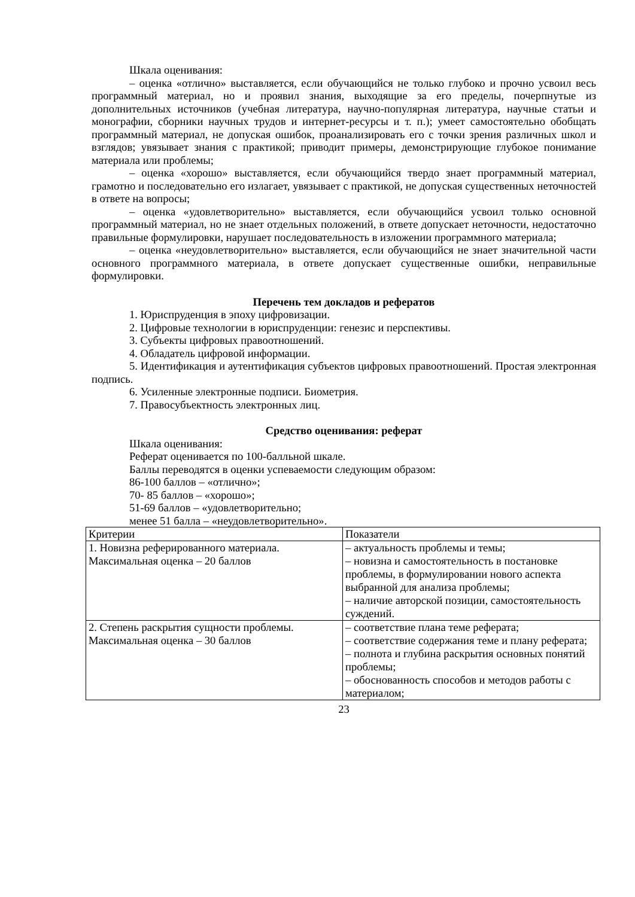Шкала оценивания:
– оценка «отлично» выставляется, если обучающийся не только глубоко и прочно усвоил весь программный материал, но и проявил знания, выходящие за его пределы, почерпнутые из дополнительных источников (учебная литература, научно-популярная литература, научные статьи и монографии, сборники научных трудов и интернет-ресурсы и т. п.); умеет самостоятельно обобщать программный материал, не допуская ошибок, проанализировать его с точки зрения различных школ и взглядов; увязывает знания с практикой; приводит примеры, демонстрирующие глубокое понимание материала или проблемы;
– оценка «хорошо» выставляется, если обучающийся твердо знает программный материал, грамотно и последовательно его излагает, увязывает с практикой, не допуская существенных неточностей в ответе на вопросы;
– оценка «удовлетворительно» выставляется, если обучающийся усвоил только основной программный материал, но не знает отдельных положений, в ответе допускает неточности, недостаточно правильные формулировки, нарушает последовательность в изложении программного материала;
– оценка «неудовлетворительно» выставляется, если обучающийся не знает значительной части основного программного материала, в ответе допускает существенные ошибки, неправильные формулировки.
Перечень тем докладов и рефератов
1. Юриспруденция в эпоху цифровизации.
2. Цифровые технологии в юриспруденции: генезис и перспективы.
3. Субъекты цифровых правоотношений.
4. Обладатель цифровой информации.
5. Идентификация и аутентификация субъектов цифровых правоотношений. Простая электронная подпись.
6. Усиленные электронные подписи. Биометрия.
7. Правосубъектность электронных лиц.
Средство оценивания: реферат
Шкала оценивания:
Реферат оценивается по 100-балльной шкале.
Баллы переводятся в оценки успеваемости следующим образом:
86-100 баллов – «отлично»;
70- 85 баллов – «хорошо»;
51-69 баллов – «удовлетворительно;
менее 51 балла – «неудовлетворительно».
| Критерии | Показатели |
| 1. Новизна реферированного материала. Максимальная оценка – 20 баллов | – актуальность проблемы и темы; – новизна и самостоятельность в постановке проблемы, в формулировании нового аспекта выбранной для анализа проблемы; – наличие авторской позиции, самостоятельность суждений. |
| 2. Степень раскрытия сущности проблемы. Максимальная оценка – 30 баллов | – соответствие плана теме реферата; – соответствие содержания теме и плану реферата; – полнота и глубина раскрытия основных понятий проблемы; – обоснованность способов и методов работы с материалом; |
23